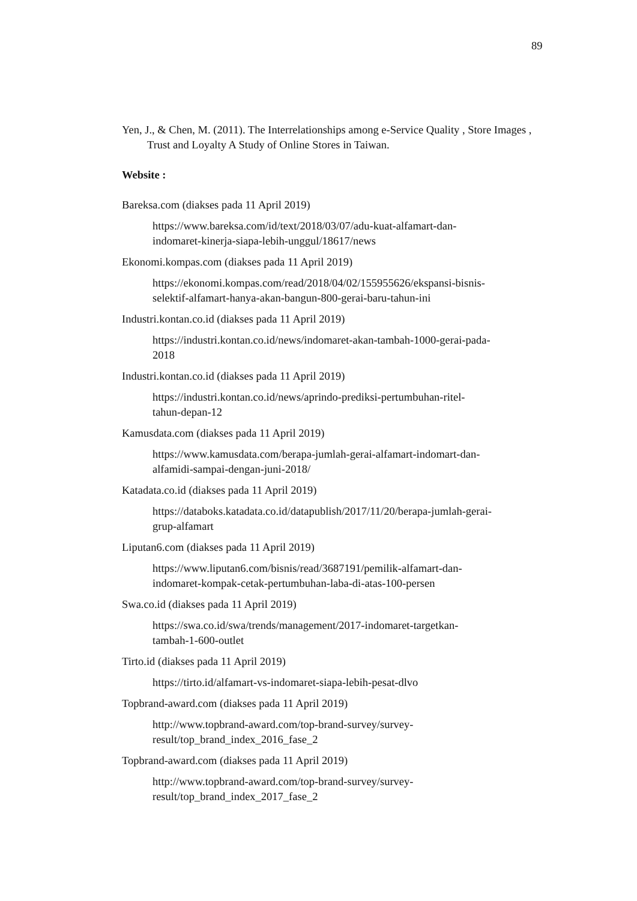89
Yen, J., & Chen, M. (2011). The Interrelationships among e-Service Quality , Store Images , Trust and Loyalty A Study of Online Stores in Taiwan.
Website :
Bareksa.com (diakses pada 11 April 2019)
https://www.bareksa.com/id/text/2018/03/07/adu-kuat-alfamart-dan-
indomaret-kinerja-siapa-lebih-unggul/18617/news
Ekonomi.kompas.com (diakses pada 11 April 2019)
https://ekonomi.kompas.com/read/2018/04/02/155955626/ekspansi-bisnis-
selektif-alfamart-hanya-akan-bangun-800-gerai-baru-tahun-ini
Industri.kontan.co.id (diakses pada 11 April 2019)
https://industri.kontan.co.id/news/indomaret-akan-tambah-1000-gerai-pada-
2018
Industri.kontan.co.id (diakses pada 11 April 2019)
https://industri.kontan.co.id/news/aprindo-prediksi-pertumbuhan-ritel-
tahun-depan-12
Kamusdata.com (diakses pada 11 April 2019)
https://www.kamusdata.com/berapa-jumlah-gerai-alfamart-indomart-dan-
alfamidi-sampai-dengan-juni-2018/
Katadata.co.id (diakses pada 11 April 2019)
https://databoks.katadata.co.id/datapublish/2017/11/20/berapa-jumlah-gerai-
grup-alfamart
Liputan6.com (diakses pada 11 April 2019)
https://www.liputan6.com/bisnis/read/3687191/pemilik-alfamart-dan-
indomaret-kompak-cetak-pertumbuhan-laba-di-atas-100-persen
Swa.co.id (diakses pada 11 April 2019)
https://swa.co.id/swa/trends/management/2017-indomaret-targetkan-
tambah-1-600-outlet
Tirto.id (diakses pada 11 April 2019)
https://tirto.id/alfamart-vs-indomaret-siapa-lebih-pesat-dlvo
Topbrand-award.com (diakses pada 11 April 2019)
http://www.topbrand-award.com/top-brand-survey/survey-
result/top_brand_index_2016_fase_2
Topbrand-award.com (diakses pada 11 April 2019)
http://www.topbrand-award.com/top-brand-survey/survey-
result/top_brand_index_2017_fase_2